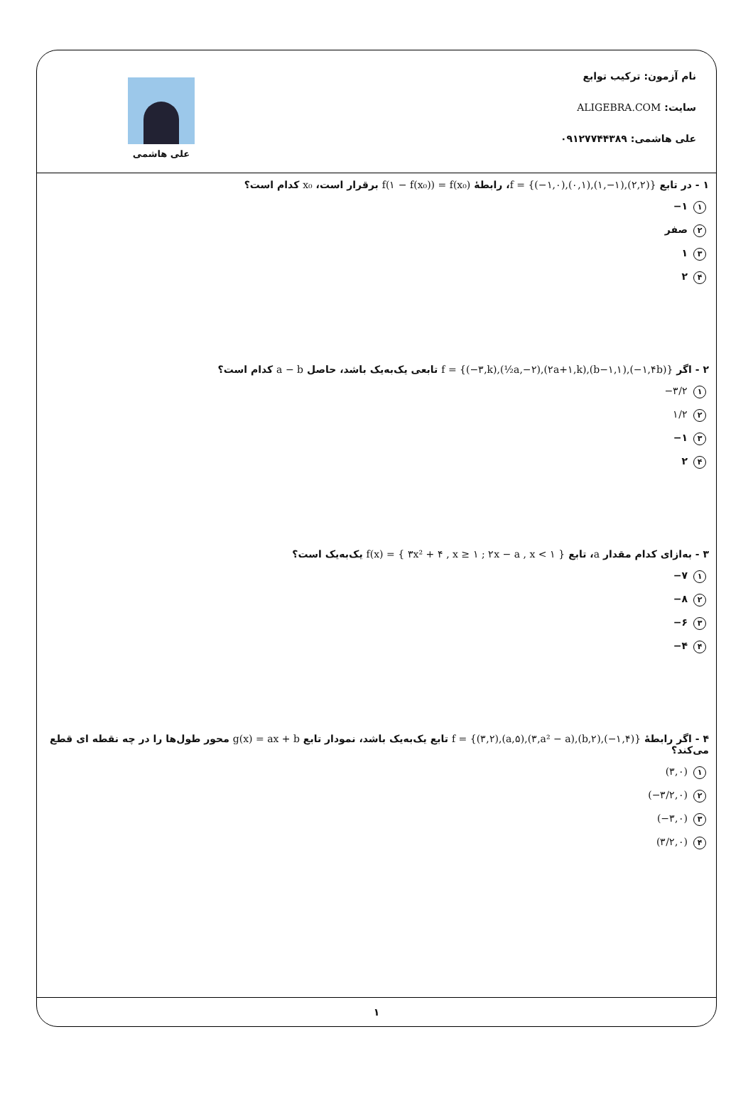نام آزمون: ترکیب توابع
سایت: ALIGEBRA.COM
علی هاشمی: ۰۹۱۲۷۷۴۴۳۸۹
علی هاشمی
۱ - در تابع f = {(−۱,۰),(۰,۱),(۱,−۱),(۲,۲)}، رابطهٔ f(۱ − f(x₀)) = f(x₀) برقرار است، x₀ کدام است؟
۱ ۱−
۲ صفر
۳ ۱
۴ ۲
۲ - اگر f = {(−۳,k),(½a,−۲),(۲a+۱,k),(b−۱,۱),(−۱,۴b)} تابعی یک‌به‌یک باشد، حاصل a − b کدام است؟
۱ −۳/۲
۲ ۱/۲
۳ ۱−
۴ ۲
۳ - به‌ازای کدام مقدار a، تابع f(x) = { ۳x² + ۴ , x ≥ ۱ ; ۲x − a , x < ۱ } یک‌به‌یک است؟
۱ ۷−
۲ ۸−
۳ ۶−
۴ ۴−
۴ - اگر رابطهٔ f = {(۳,۲),(a,۵),(۳,a² − a),(b,۲),(−۱,۴)} تابع یک‌به‌یک باشد، نمودار تابع g(x) = ax + b محور طول‌ها را در چه نقطه ای قطع می‌کند؟
۱ (۳,۰)
۲ (−۳/۲,۰)
۳ (−۳,۰)
۴ (۳/۲,۰)
۱